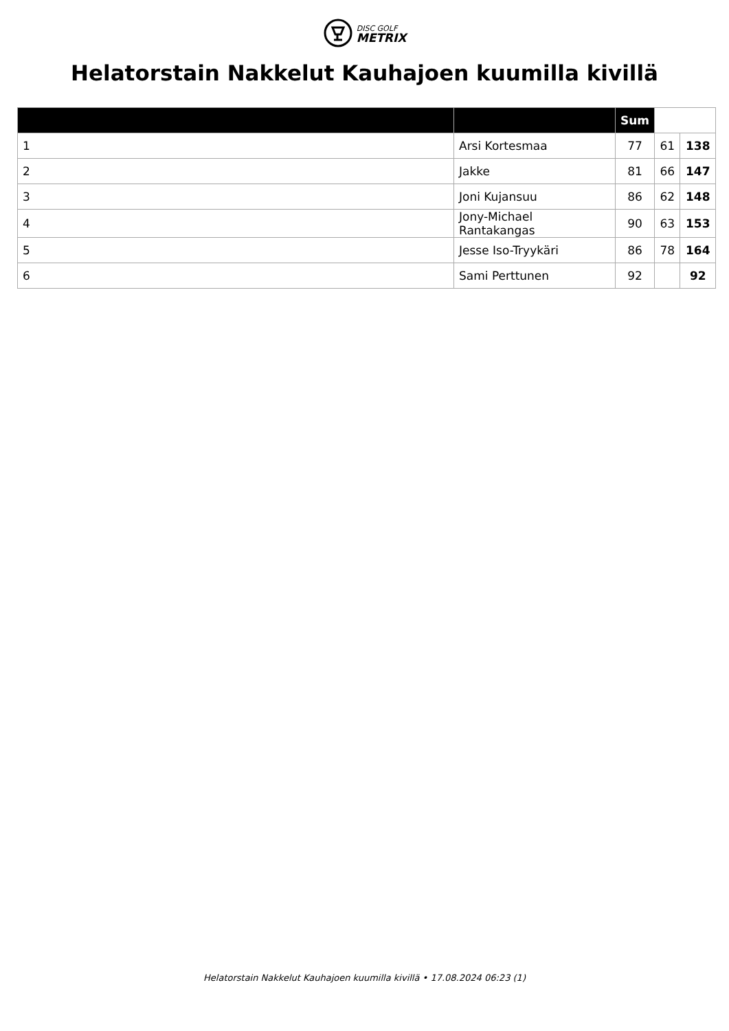DISC GOLF
METRIX
Helatorstain Nakkelut Kauhajoen kuumilla kivillä
| | | Sum | | |
| 1 | Arsi Kortesmaa | 77 | 61 | 138 |
| 2 | Jakke | 81 | 66 | 147 |
| 3 | Joni Kujansuu | 86 | 62 | 148 |
| 4 | Jony-Michael Rantakangas | 90 | 63 | 153 |
| 5 | Jesse Iso-Tryykäri | 86 | 78 | 164 |
| 6 | Sami Perttunen | 92 | | 92 |
Helatorstain Nakkelut Kauhajoen kuumilla kivillä • 17.08.2024 06:23 (1)